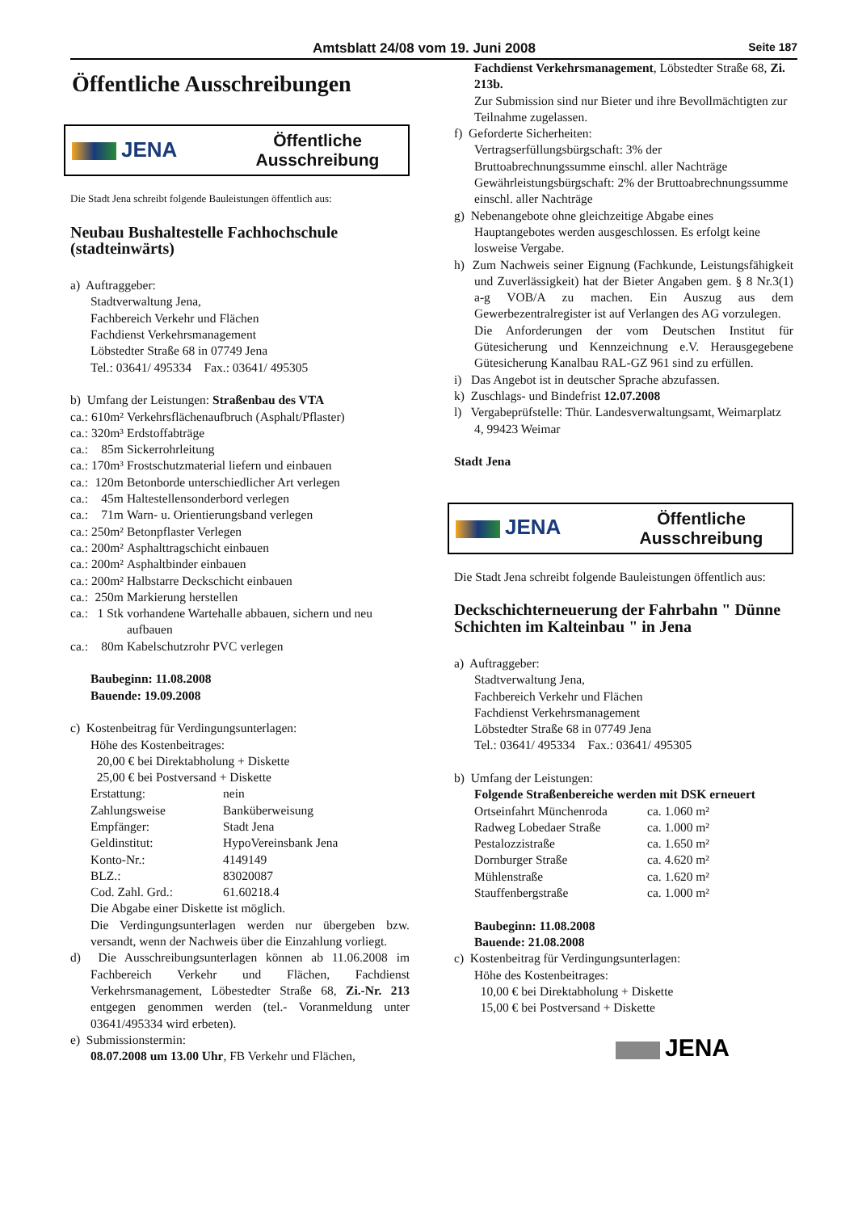Amtsblatt 24/08 vom 19. Juni 2008 Seite 187
Öffentliche Ausschreibungen
JENA
Öffentliche
Ausschreibung
Die Stadt Jena schreibt folgende Bauleistungen öffentlich aus:
Neubau Bushaltestelle Fachhochschule (stadteinwärts)
a) Auftraggeber:
Stadtverwaltung Jena,
Fachbereich Verkehr und Flächen
Fachdienst Verkehrsmanagement
Löbstedter Straße 68 in 07749 Jena
Tel.: 03641/ 495334 Fax.: 03641/ 495305
b) Umfang der Leistungen: Straßenbau des VTA
| ca.: | 610m² | Verkehrsflächenaufbruch (Asphalt/Pflaster) |
| ca.: | 320m³ | Erdstoffabträge |
| ca.: | 85m | Sickerrohrleitung |
| ca.: | 170m³ | Frostschutzmaterial liefern und einbauen |
| ca.: | 120m | Betonborde unterschiedlicher Art verlegen |
| ca.: | 45m | Haltestellensonderbord verlegen |
| ca.: | 71m | Warn- u. Orientierungsband verlegen |
| ca.: | 250m² | Betonpflaster Verlegen |
| ca.: | 200m² | Asphalttragschicht einbauen |
| ca.: | 200m² | Asphaltbinder einbauen |
| ca.: | 200m² | Halbstarre Deckschicht einbauen |
| ca.: | 250m | Markierung herstellen |
| ca.: | 1 Stk | vorhandene Wartehalle abbauen, sichern und neu aufbauen |
| ca.: | 80m | Kabelschutzrohr PVC verlegen |
Baubeginn: 11.08.2008
Bauende: 19.09.2008
c) Kostenbeitrag für Verdingungsunterlagen:
Höhe des Kostenbeitrages:
20,00 € bei Direktabholung + Diskette
25,00 € bei Postversand + Diskette
| Erstattung: | nein |
| Zahlungsweise | Banküberweisung |
| Empfänger: | Stadt Jena |
| Geldinstitut: | HypoVereinsbank Jena |
| Konto-Nr.: | 4149149 |
| BLZ.: | 83020087 |
| Cod. Zahl. Grd.: | 61.60218.4 |
Die Abgabe einer Diskette ist möglich.
Die Verdingungsunterlagen werden nur übergeben bzw. versandt, wenn der Nachweis über die Einzahlung vorliegt.
d) Die Ausschreibungsunterlagen können ab 11.06.2008 im Fachbereich Verkehr und Flächen, Fachdienst Verkehrsmanagement, Löbestedter Straße 68, Zi.-Nr. 213 entgegen genommen werden (tel.- Voranmeldung unter 03641/495334 wird erbeten).
e) Submissionstermin:
08.07.2008 um 13.00 Uhr, FB Verkehr und Flächen,
Fachdienst Verkehrsmanagement, Löbstedter Straße 68, Zi. 213b.
Zur Submission sind nur Bieter und ihre Bevollmächtigten zur Teilnahme zugelassen.
f) Geforderte Sicherheiten:
Vertragserfüllungsbürgschaft: 3% der Bruttoabrechnungssumme einschl. aller Nachträge
Gewährleistungsbürgschaft: 2% der Bruttoabrechnungssumme einschl. aller Nachträge
g) Nebenangebote ohne gleichzeitige Abgabe eines Hauptangebotes werden ausgeschlossen. Es erfolgt keine losweise Vergabe.
h) Zum Nachweis seiner Eignung (Fachkunde, Leistungsfähigkeit und Zuverlässigkeit) hat der Bieter Angaben gem. § 8 Nr.3(1) a-g VOB/A zu machen. Ein Auszug aus dem Gewerbezentralregister ist auf Verlangen des AG vorzulegen.
Die Anforderungen der vom Deutschen Institut für Gütesicherung und Kennzeichnung e.V. Herausgegebene Gütesicherung Kanalbau RAL-GZ 961 sind zu erfüllen.
i) Das Angebot ist in deutscher Sprache abzufassen.
k) Zuschlags- und Bindefrist 12.07.2008
l) Vergabeprüfstelle: Thür. Landesverwaltungsamt, Weimarplatz 4, 99423 Weimar
Stadt Jena
JENA
Öffentliche
Ausschreibung
Die Stadt Jena schreibt folgende Bauleistungen öffentlich aus:
Deckschichterneuerung der Fahrbahn " Dünne Schichten im Kalteinbau " in Jena
a) Auftraggeber:
Stadtverwaltung Jena,
Fachbereich Verkehr und Flächen
Fachdienst Verkehrsmanagement
Löbstedter Straße 68 in 07749 Jena
Tel.: 03641/ 495334 Fax.: 03641/ 495305
b) Umfang der Leistungen:
Folgende Straßenbereiche werden mit DSK erneuert
| Ortseinfahrt Münchenroda | ca. 1.060 m² |
| Radweg Lobedaer Straße | ca. 1.000 m² |
| Pestalozzistraße | ca. 1.650 m² |
| Dornburger Straße | ca. 4.620 m² |
| Mühlenstraße | ca. 1.620 m² |
| Stauffenbergstraße | ca. 1.000 m² |
Baubeginn: 11.08.2008
Bauende: 21.08.2008
c) Kostenbeitrag für Verdingungsunterlagen:
Höhe des Kostenbeitrages:
10,00 € bei Direktabholung + Diskette
15,00 € bei Postversand + Diskette
JENA